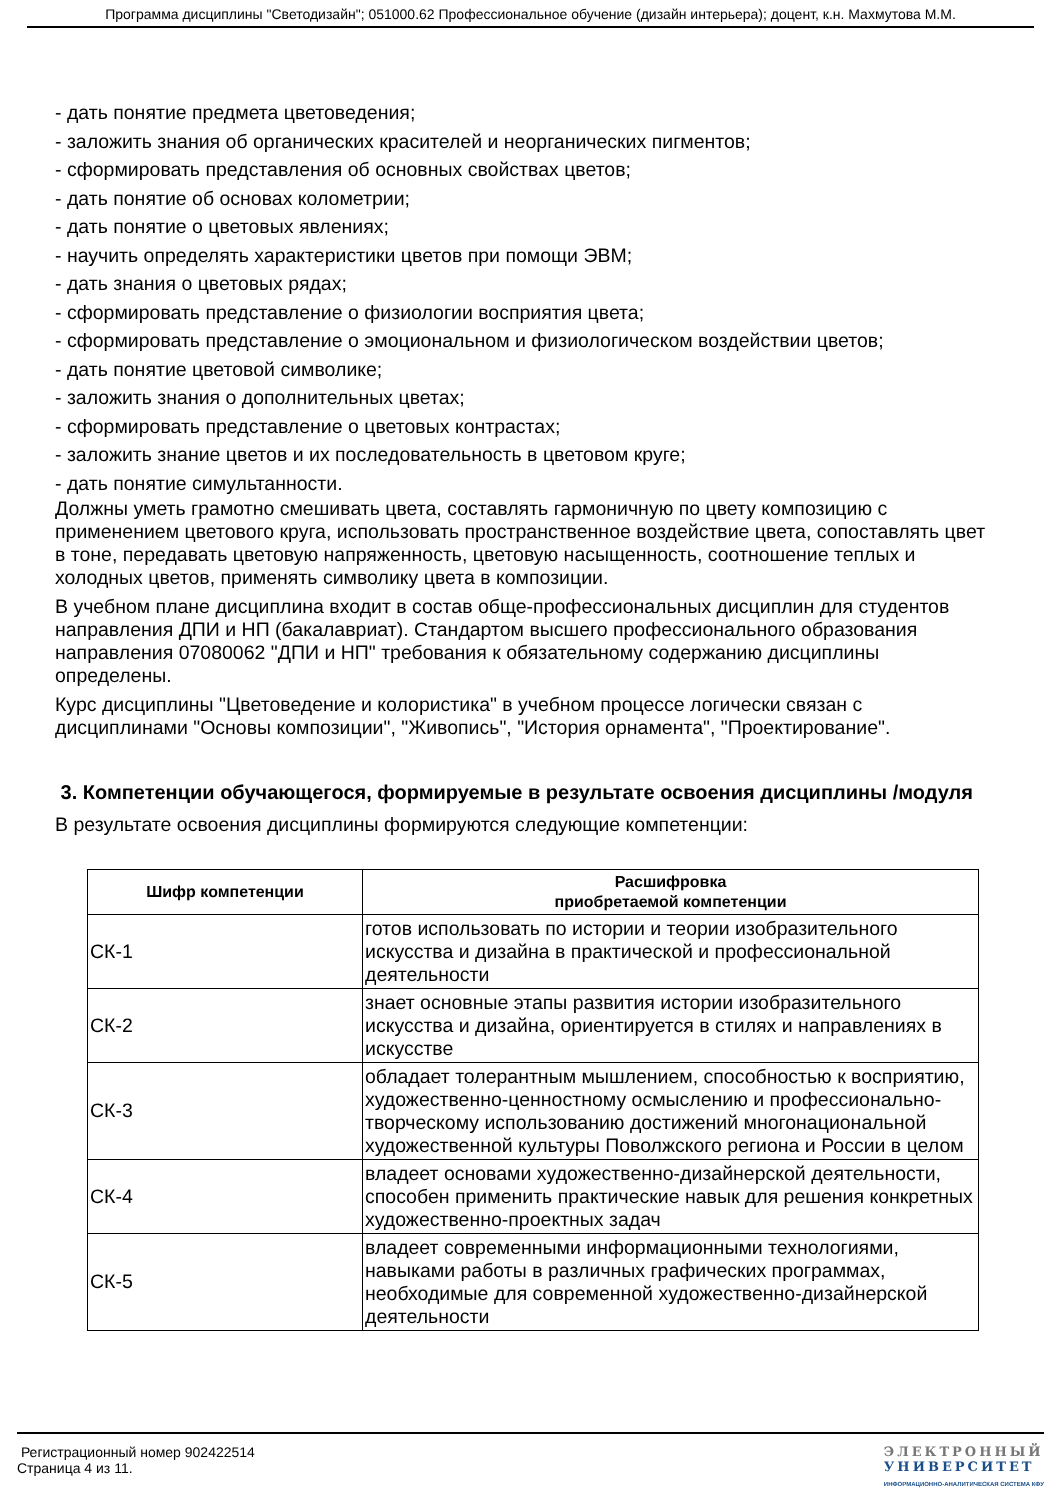Программа дисциплины "Светодизайн"; 051000.62 Профессиональное обучение (дизайн интерьера); доцент, к.н. Махмутова М.М.
- дать понятие предмета цветоведения;
- заложить знания об органических красителей и неорганических пигментов;
- сформировать представления об основных свойствах цветов;
- дать понятие об основах колометрии;
- дать понятие о цветовых явлениях;
- научить определять характеристики цветов при помощи ЭВМ;
- дать знания о цветовых рядах;
- сформировать представление о физиологии восприятия цвета;
- сформировать представление о эмоциональном и физиологическом воздействии цветов;
- дать понятие цветовой символике;
- заложить знания о дополнительных цветах;
- сформировать представление о цветовых контрастах;
- заложить знание цветов и их последовательность в цветовом круге;
- дать понятие симультанности.
Должны уметь грамотно смешивать цвета, составлять гармоничную по цвету композицию с применением цветового круга, использовать пространственное воздействие цвета, сопоставлять цвет в тоне, передавать цветовую напряженность, цветовую насыщенность, соотношение теплых и холодных цветов, применять символику цвета в композиции.
В учебном плане дисциплина входит в состав обще-профессиональных дисциплин для студентов направления ДПИ и НП (бакалавриат). Стандартом высшего профессионального образования направления 07080062 "ДПИ и НП" требования к обязательному содержанию дисциплины определены.
Курс дисциплины "Цветоведение и колористика" в учебном процессе логически связан с дисциплинами "Основы композиции", "Живопись", "История орнамента", "Проектирование".
3. Компетенции обучающегося, формируемые в результате освоения дисциплины /модуля
В результате освоения дисциплины формируются следующие компетенции:
| Шифр компетенции | Расшифровка приобретаемой компетенции |
| --- | --- |
| СК-1 | готов использовать по истории и теории изобразительного искусства и дизайна в практической и профессиональной деятельности |
| СК-2 | знает основные этапы развития истории изобразительного искусства и дизайна, ориентируется в стилях и направлениях в искусстве |
| СК-3 | обладает толерантным мышлением, способностью к восприятию, художественно-ценностному осмыслению и профессионально-творческому использованию достижений многонациональной художественной культуры Поволжского региона и России в целом |
| СК-4 | владеет основами художественно-дизайнерской деятельности, способен применить практические навык для решения конкретных художественно-проектных задач |
| СК-5 | владеет современными информационными технологиями, навыками работы в различных графических программах, необходимые для современной художественно-дизайнерской деятельности |
Регистрационный номер 902422514
Страница 4 из 11.
ЭЛЕКТРОННЫЙ
УНИВЕРСИТЕТ
ИНФОРМАЦИОННО-АНАЛИТИЧЕСКАЯ СИСТЕМА КФУ